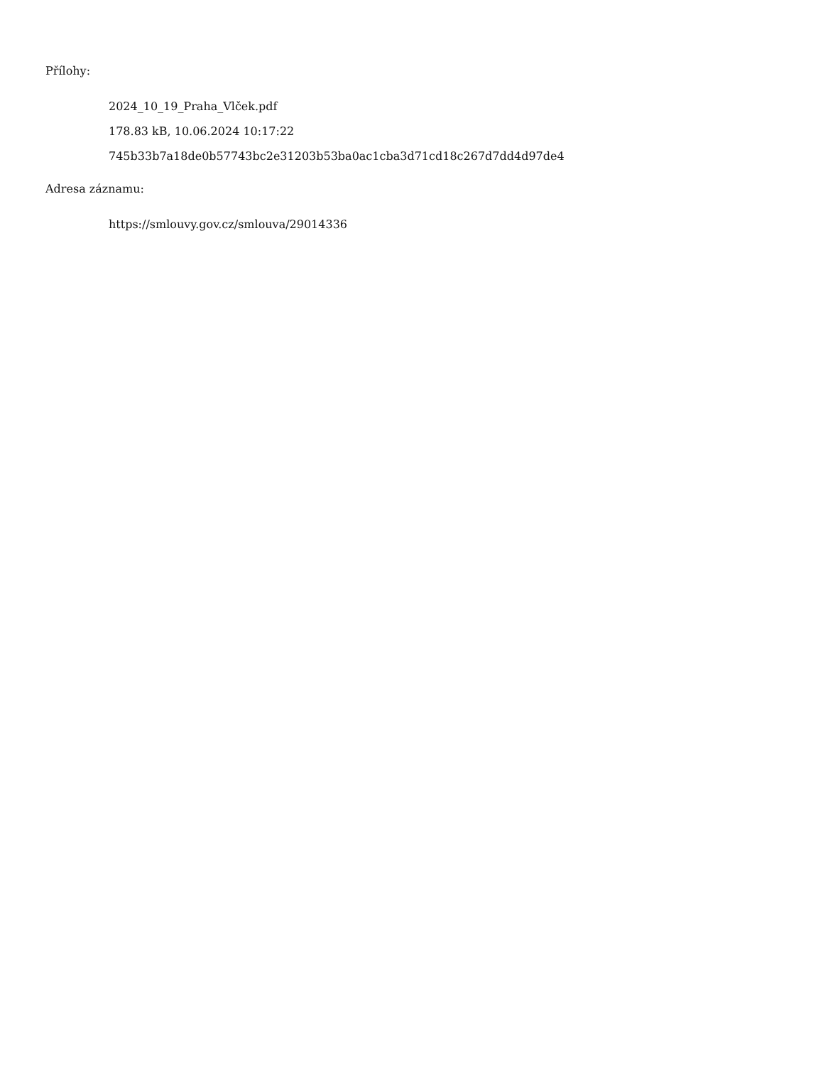Přílohy:
2024_10_19_Praha_Vlček.pdf
178.83 kB, 10.06.2024 10:17:22
745b33b7a18de0b57743bc2e31203b53ba0ac1cba3d71cd18c267d7dd4d97de4
Adresa záznamu:
https://smlouvy.gov.cz/smlouva/29014336